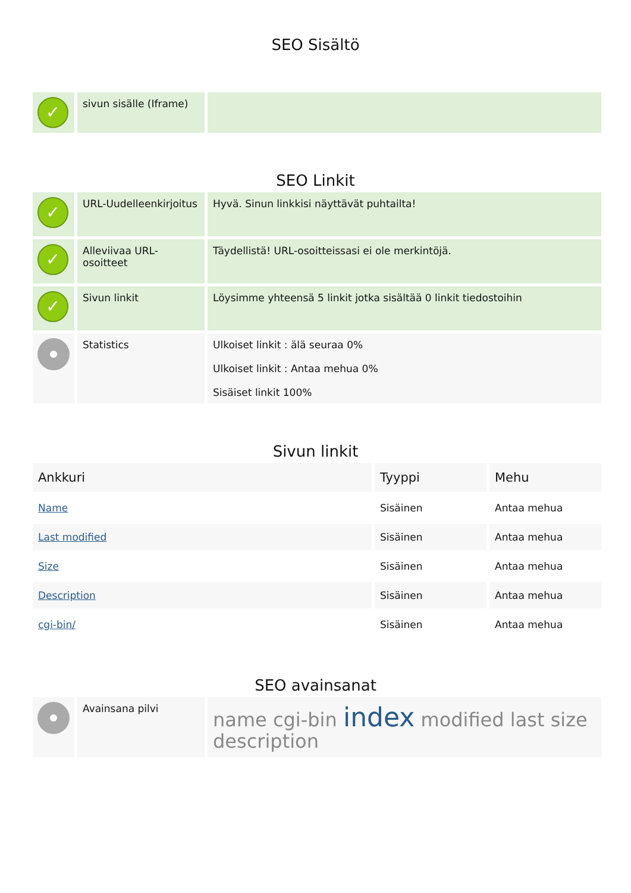SEO Sisältö
| ✓ | sivun sisälle (Iframe) | |
SEO Linkit
| ✓ | URL-Uudelleenkirjoitus | Hyvä. Sinun linkkisi näyttävät puhtailta! |
| ✓ | Alleviivaa URL-osoitteet | Täydellistä! URL-osoitteissasi ei ole merkintöjä. |
| ✓ | Sivun linkit | Löysimme yhteensä 5 linkit jotka sisältää 0 linkit tiedostoihin |
| | Statistics | Ulkoiset linkit : älä seuraa 0% Ulkoiset linkit : Antaa mehua 0% Sisäiset linkit 100% |
Sivun linkit
| Ankkuri | Tyyppi | Mehu |
| --- | --- | --- |
| Name | Sisäinen | Antaa mehua |
| Last modified | Sisäinen | Antaa mehua |
| Size | Sisäinen | Antaa mehua |
| Description | Sisäinen | Antaa mehua |
| cgi-bin/ | Sisäinen | Antaa mehua |
SEO avainsanat
| | Avainsana pilvi | name cgi-bin index modified last size description |